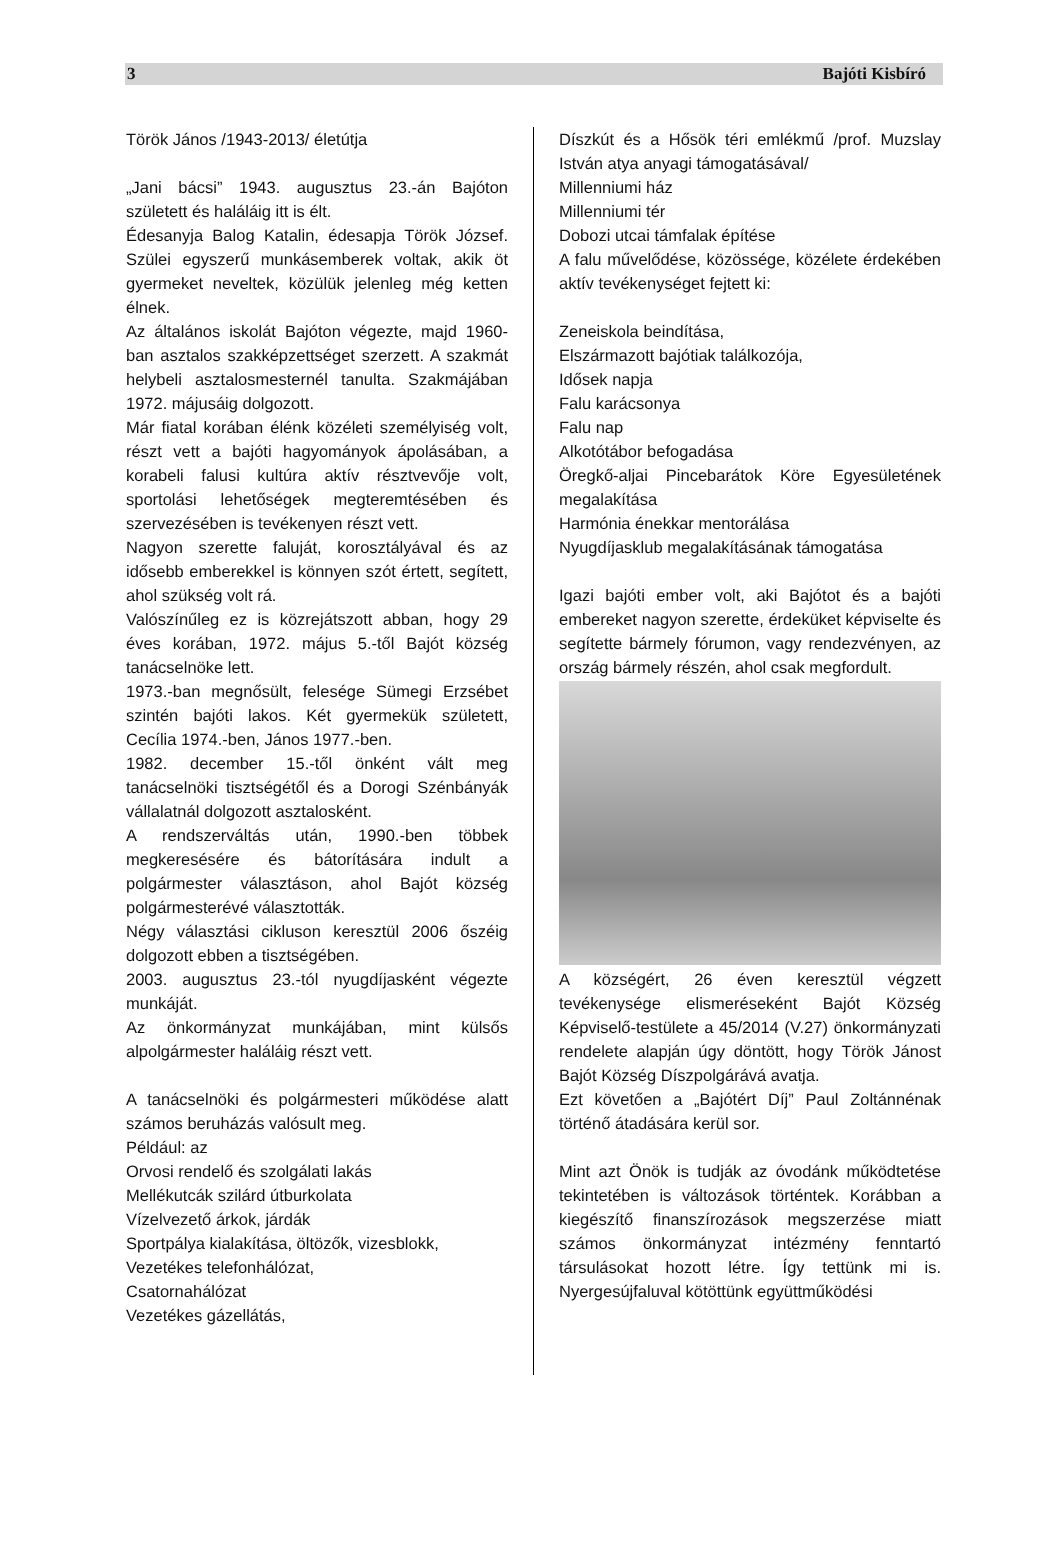3 Bajóti Kisbíró
Török János /1943-2013/ életútja
„Jani bácsi” 1943. augusztus 23.-án Bajóton született és haláláig itt is élt.
Édesanyja Balog Katalin, édesapja Török József. Szülei egyszerű munkásemberek voltak, akik öt gyermeket neveltek, közülük jelenleg még ketten élnek.
Az általános iskolát Bajóton végezte, majd 1960-ban asztalos szakképzettséget szerzett. A szakmát helybeli asztalosmesternél tanulta. Szakmájában 1972. májusáig dolgozott.
Már fiatal korában élénk közéleti személyiség volt, részt vett a bajóti hagyományok ápolásában, a korabeli falusi kultúra aktív résztvevője volt, sportolási lehetőségek megteremtésében és szervezésében is tevékenyen részt vett.
Nagyon szerette faluját, korosztályával és az idősebb emberekkel is könnyen szót értett, segített, ahol szükség volt rá.
Valószínűleg ez is közrejátszott abban, hogy 29 éves korában, 1972. május 5.-től Bajót község tanácselnöke lett.
1973.-ban megnősült, felesége Sümegi Erzsébet szintén bajóti lakos. Két gyermekük született, Cecília 1974.-ben, János 1977.-ben.
1982. december 15.-től önként vált meg tanácselnöki tisztségétől és a Dorogi Szénbányák vállalatnál dolgozott asztalosként.
A rendszerváltás után, 1990.-ben többek megkeresésére és bátorítására indult a polgármester választáson, ahol Bajót község polgármesterévé választották.
Négy választási cikluson keresztül 2006 őszéig dolgozott ebben a tisztségében.
2003. augusztus 23.-tól nyugdíjasként végezte munkáját.
Az önkormányzat munkájában, mint külsős alpolgármester haláláig részt vett.
A tanácselnöki és polgármesteri működése alatt számos beruházás valósult meg.
Például: az
Orvosi rendelő és szolgálati lakás
Mellékutcák szilárd útburkolata
Vízelvezető árkok, járdák
Sportpálya kialakítása, öltözők, vizesblokk,
Vezetékes telefonhálózat,
Csatornahálózat
Vezetékes gázellátás,
Díszkút és a Hősök téri emlékmű /prof. Muzslay István atya anyagi támogatásával/
Millenniumi ház
Millenniumi tér
Dobozi utcai támfalak építése
A falu művelődése, közössége, közélete érdekében aktív tevékenységet fejtett ki:
Zeneiskola beindítása,
Elszármazott bajótiak találkozója,
Idősek napja
Falu karácsonya
Falu nap
Alkotótábor befogadása
Öregkő-aljai Pincebarátok Köre Egyesületének megalakítása
Harmónia énekkar mentorálása
Nyugdíjasklub megalakításának támogatása
Igazi bajóti ember volt, aki Bajótot és a bajóti embereket nagyon szerette, érdeküket képviselte és segítette bármely fórumon, vagy rendezvényen, az ország bármely részén, ahol csak megfordult.
A községért, 26 éven keresztül végzett tevékenysége elismeréseként Bajót Község Képviselő-testülete a 45/2014 (V.27) önkormányzati rendelete alapján úgy döntött, hogy Török Jánost Bajót Község Díszpolgárává avatja.
Ezt követően a „Bajótért Díj” Paul Zoltánnénak történő átadására kerül sor.
Mint azt Önök is tudják az óvodánk működtetése tekintetében is változások történtek. Korábban a kiegészítő finanszírozások megszerzése miatt számos önkormányzat intézmény fenntartó társulásokat hozott létre. Így tettünk mi is. Nyergesújfaluval kötöttünk együttműködési